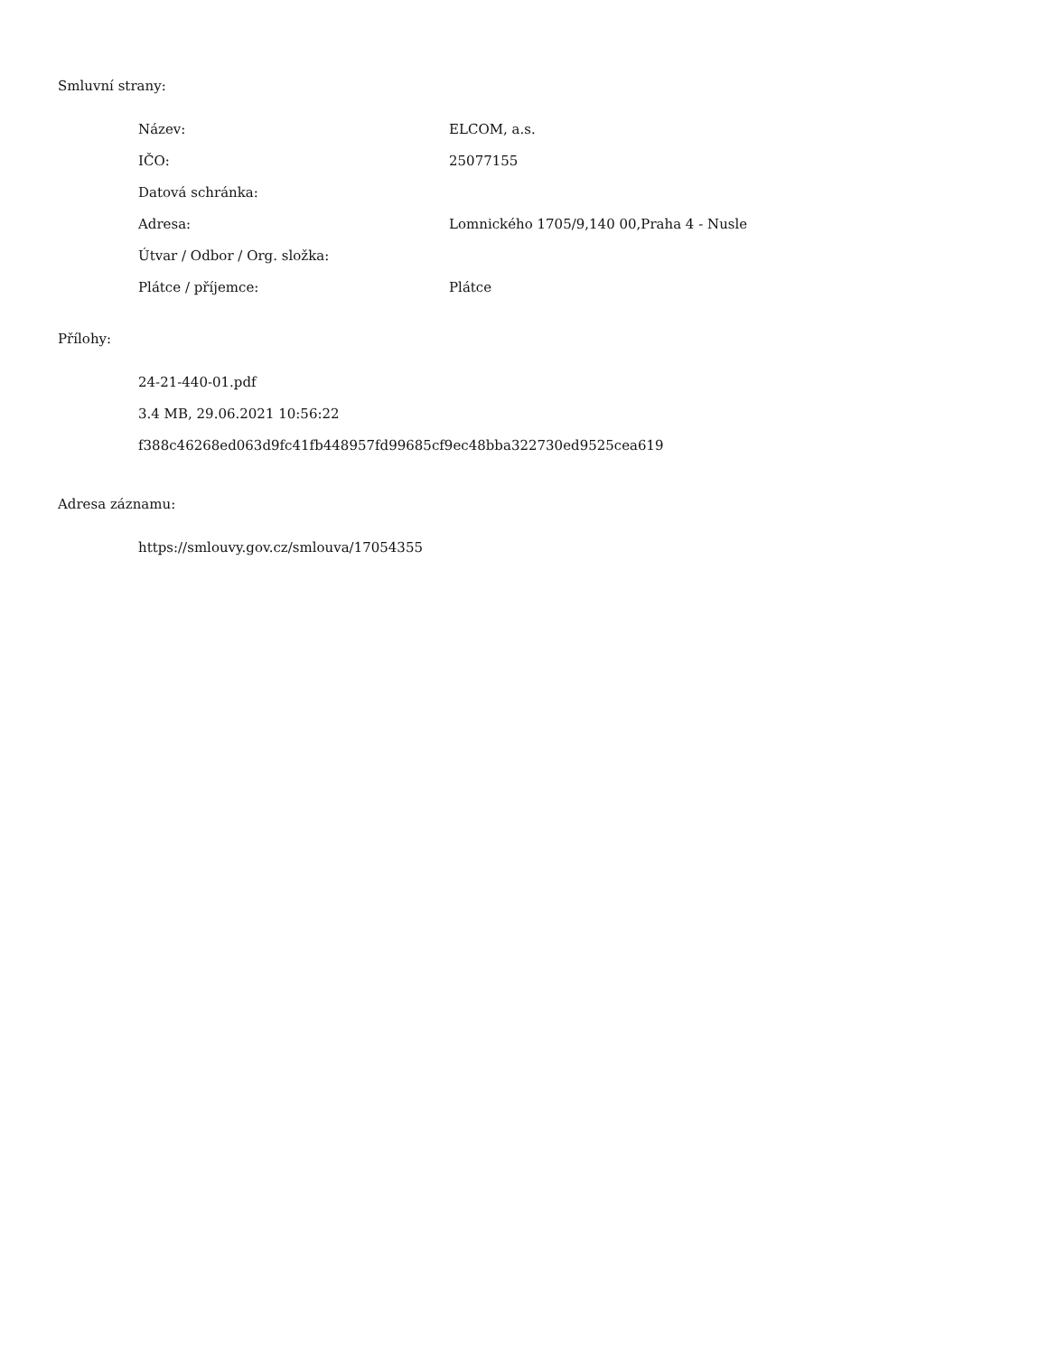Smluvní strany:
| Název: | ELCOM, a.s. |
| IČO: | 25077155 |
| Datová schránka: | |
| Adresa: | Lomnického 1705/9,140 00,Praha 4 - Nusle |
| Útvar / Odbor / Org. složka: | |
| Plátce / příjemce: | Plátce |
Přílohy:
24-21-440-01.pdf
3.4 MB, 29.06.2021 10:56:22
f388c46268ed063d9fc41fb448957fd99685cf9ec48bba322730ed9525cea619
Adresa záznamu:
https://smlouvy.gov.cz/smlouva/17054355